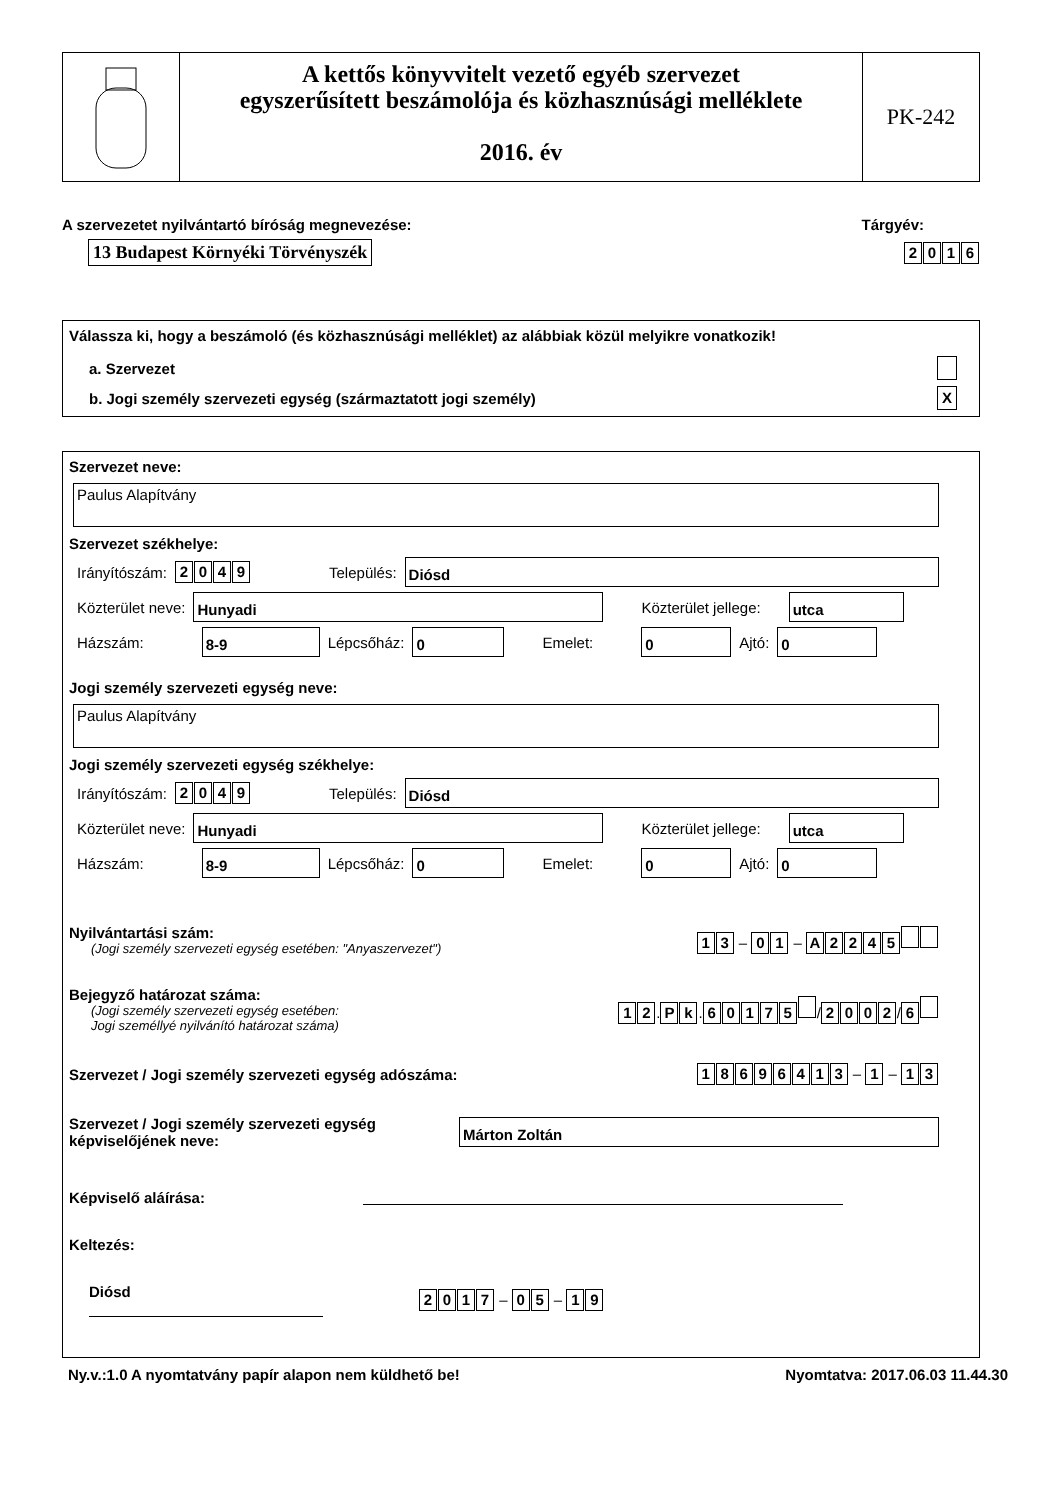A kettős könyvvitelt vezető egyéb szervezet
egyszerűsített beszámolója és közhasznúsági melléklete
2016. év
PK-242
A szervezetet nyilvántartó bíróság megnevezése: Tárgyév:
13 Budapest Környéki Törvényszék 2016
Válassza ki, hogy a beszámoló (és közhasznúsági melléklet) az alábbiak közül melyikre vonatkozik!
a. Szervezet
b. Jogi személy szervezeti egység (származtatott jogi személy) X
Szervezet neve:
Paulus Alapítvány
Szervezet székhelye:
Irányítószám: 2049 Település:
Diósd
Közterület neve:
Hunyadi
Közterület jellege:
utca
Házszám:
8-9
Lépcsőház:
0
Emelet:
0
Ajtó:
0
Jogi személy szervezeti egység neve:
Paulus Alapítvány
Jogi személy szervezeti egység székhelye:
Irányítószám: 2049 Település:
Diósd
Közterület neve:
Hunyadi
Közterület jellege:
utca
Házszám:
8-9
Lépcsőház:
0
Emelet:
0
Ajtó:
0
Nyilvántartási szám:
(Jogi személy szervezeti egység esetében: "Anyaszervezet")
13 – 01 – A 2245
Bejegyző határozat száma:
(Jogi személy szervezeti egység esetében:
Jogi személlyé nyilvánító határozat száma)
12. Pk. 60175 / 2002 / 6
Szervezet / Jogi személy szervezeti egység adószáma: 18696413 – 1 – 13
Szervezet / Jogi személy szervezeti egység
képviselőjének neve:
Márton Zoltán
Képviselő aláírása:
Keltezés:
Diósd 2017 – 05 – 19
Ny.v.:1.0 A nyomtatvány papír alapon nem küldhető be! Nyomtatva: 2017.06.03 11.44.30